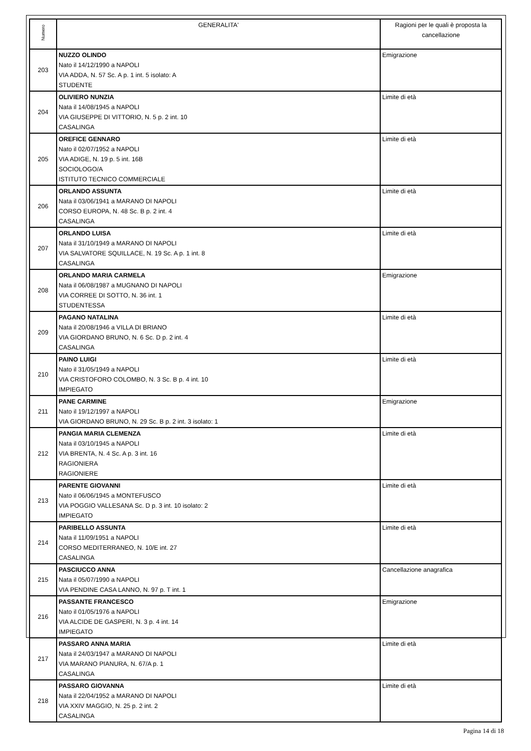| Numero | GENERALITA' | Ragioni per le quali è proposta la cancellazione |
| --- | --- | --- |
| 203 | NUZZO OLINDO Nato il 14/12/1990 a NAPOLI VIA ADDA, N. 57 Sc. A p. 1 int. 5 isolato: A STUDENTE | Emigrazione |
| 204 | OLIVIERO NUNZIA Nata il 14/08/1945 a NAPOLI VIA GIUSEPPE DI VITTORIO, N. 5 p. 2 int. 10 CASALINGA | Limite di età |
| 205 | OREFICE GENNARO Nato il 02/07/1952 a NAPOLI VIA ADIGE, N. 19 p. 5 int. 16B SOCIOLOGO/A ISTITUTO TECNICO COMMERCIALE | Limite di età |
| 206 | ORLANDO ASSUNTA Nata il 03/06/1941 a MARANO DI NAPOLI CORSO EUROPA, N. 48 Sc. B p. 2 int. 4 CASALINGA | Limite di età |
| 207 | ORLANDO LUISA Nata il 31/10/1949 a MARANO DI NAPOLI VIA SALVATORE SQUILLACE, N. 19 Sc. A p. 1 int. 8 CASALINGA | Limite di età |
| 208 | ORLANDO MARIA CARMELA Nata il 06/08/1987 a MUGNANO DI NAPOLI VIA CORREE DI SOTTO, N. 36 int. 1 STUDENTESSA | Emigrazione |
| 209 | PAGANO NATALINA Nata il 20/08/1946 a VILLA DI BRIANO VIA GIORDANO BRUNO, N. 6 Sc. D p. 2 int. 4 CASALINGA | Limite di età |
| 210 | PAINO LUIGI Nato il 31/05/1949 a NAPOLI VIA CRISTOFORO COLOMBO, N. 3 Sc. B p. 4 int. 10 IMPIEGATO | Limite di età |
| 211 | PANE CARMINE Nato il 19/12/1997 a NAPOLI VIA GIORDANO BRUNO, N. 29 Sc. B p. 2 int. 3 isolato: 1 | Emigrazione |
| 212 | PANGIA MARIA CLEMENZA Nata il 03/10/1945 a NAPOLI VIA BRENTA, N. 4 Sc. A p. 3 int. 16 RAGIONIERA RAGIONIERE | Limite di età |
| 213 | PARENTE GIOVANNI Nato il 06/06/1945 a MONTEFUSCO VIA POGGIO VALLESANA Sc. D p. 3 int. 10 isolato: 2 IMPIEGATO | Limite di età |
| 214 | PARIBELLO ASSUNTA Nata il 11/09/1951 a NAPOLI CORSO MEDITERRANEO, N. 10/E int. 27 CASALINGA | Limite di età |
| 215 | PASCIUCCO ANNA Nata il 05/07/1990 a NAPOLI VIA PENDINE CASA LANNO, N. 97 p. T int. 1 | Cancellazione anagrafica |
| 216 | PASSANTE FRANCESCO Nato il 01/05/1976 a NAPOLI VIA ALCIDE DE GASPERI, N. 3 p. 4 int. 14 IMPIEGATO | Emigrazione |
| 217 | PASSARO ANNA MARIA Nata il 24/03/1947 a MARANO DI NAPOLI VIA MARANO PIANURA, N. 67/A p. 1 CASALINGA | Limite di età |
| 218 | PASSARO GIOVANNA Nata il 22/04/1952 a MARANO DI NAPOLI VIA XXIV MAGGIO, N. 25 p. 2 int. 2 CASALINGA | Limite di età |
Pagina 14 di 18